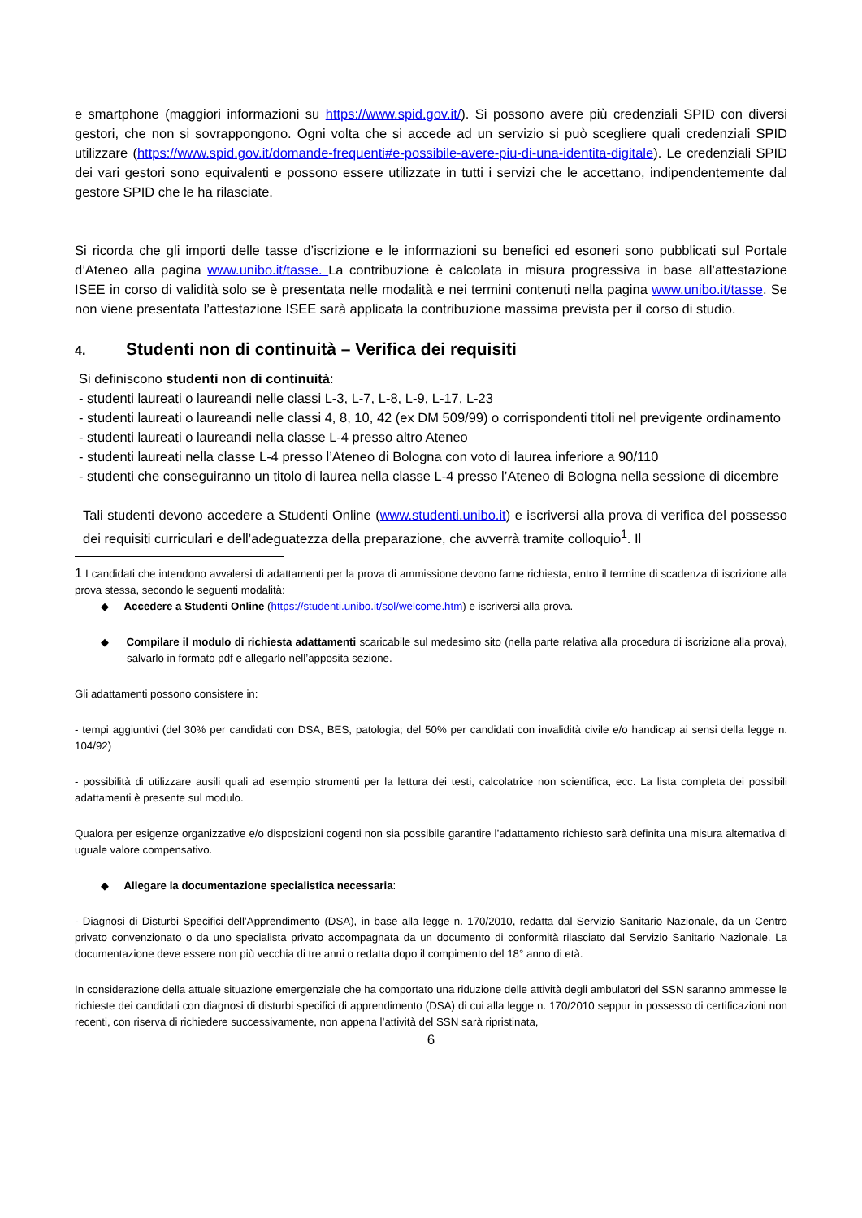e smartphone (maggiori informazioni su https://www.spid.gov.it/). Si possono avere più credenziali SPID con diversi gestori, che non si sovrappongono. Ogni volta che si accede ad un servizio si può scegliere quali credenziali SPID utilizzare (https://www.spid.gov.it/domande-frequenti#e-possibile-avere-piu-di-una-identita-digitale). Le credenziali SPID dei vari gestori sono equivalenti e possono essere utilizzate in tutti i servizi che le accettano, indipendentemente dal gestore SPID che le ha rilasciate.
Si ricorda che gli importi delle tasse d’iscrizione e le informazioni su benefici ed esoneri sono pubblicati sul Portale d’Ateneo alla pagina www.unibo.it/tasse. La contribuzione è calcolata in misura progressiva in base all’attestazione ISEE in corso di validità solo se è presentata nelle modalità e nei termini contenuti nella pagina www.unibo.it/tasse. Se non viene presentata l’attestazione ISEE sarà applicata la contribuzione massima prevista per il corso di studio.
4. Studenti non di continuità – Verifica dei requisiti
Si definiscono studenti non di continuità:
- studenti laureati o laureandi nelle classi L-3, L-7, L-8, L-9, L-17, L-23
- studenti laureati o laureandi nelle classi 4, 8, 10, 42 (ex DM 509/99) o corrispondenti titoli nel previgente ordinamento
- studenti laureati o laureandi nella classe L-4 presso altro Ateneo
- studenti laureati nella classe L-4 presso l’Ateneo di Bologna con voto di laurea inferiore a 90/110
- studenti che conseguiranno un titolo di laurea nella classe L-4 presso l’Ateneo di Bologna nella sessione di dicembre
Tali studenti devono accedere a Studenti Online (www.studenti.unibo.it) e iscriversi alla prova di verifica del possesso dei requisiti curriculari e dell’adeguatezza della preparazione, che avverrà tramite colloquio<sup>1</sup>. Il
1 I candidati che intendono avvalersi di adattamenti per la prova di ammissione devono farne richiesta, entro il termine di scadenza di iscrizione alla prova stessa, secondo le seguenti modalità:
◆ Accedere a Studenti Online (https://studenti.unibo.it/sol/welcome.htm) e iscriversi alla prova.
◆ Compilare il modulo di richiesta adattamenti scaricabile sul medesimo sito (nella parte relativa alla procedura di iscrizione alla prova), salvarlo in formato pdf e allegarlo nell’apposita sezione.
Gli adattamenti possono consistere in:
- tempi aggiuntivi (del 30% per candidati con DSA, BES, patologia; del 50% per candidati con invalidità civile e/o handicap ai sensi della legge n. 104/92)
- possibilità di utilizzare ausili quali ad esempio strumenti per la lettura dei testi, calcolatrice non scientifica, ecc. La lista completa dei possibili adattamenti è presente sul modulo.
Qualora per esigenze organizzative e/o disposizioni cogenti non sia possibile garantire l’adattamento richiesto sarà definita una misura alternativa di uguale valore compensativo.
◆ Allegare la documentazione specialistica necessaria:
- Diagnosi di Disturbi Specifici dell’Apprendimento (DSA), in base alla legge n. 170/2010, redatta dal Servizio Sanitario Nazionale, da un Centro privato convenzionato o da uno specialista privato accompagnata da un documento di conformità rilasciato dal Servizio Sanitario Nazionale. La documentazione deve essere non più vecchia di tre anni o redatta dopo il compimento del 18° anno di età.
In considerazione della attuale situazione emergenziale che ha comportato una riduzione delle attività degli ambulatori del SSN saranno ammesse le richieste dei candidati con diagnosi di disturbi specifici di apprendimento (DSA) di cui alla legge n. 170/2010 seppur in possesso di certificazioni non recenti, con riserva di richiedere successivamente, non appena l’attività del SSN sarà ripristinata,
6